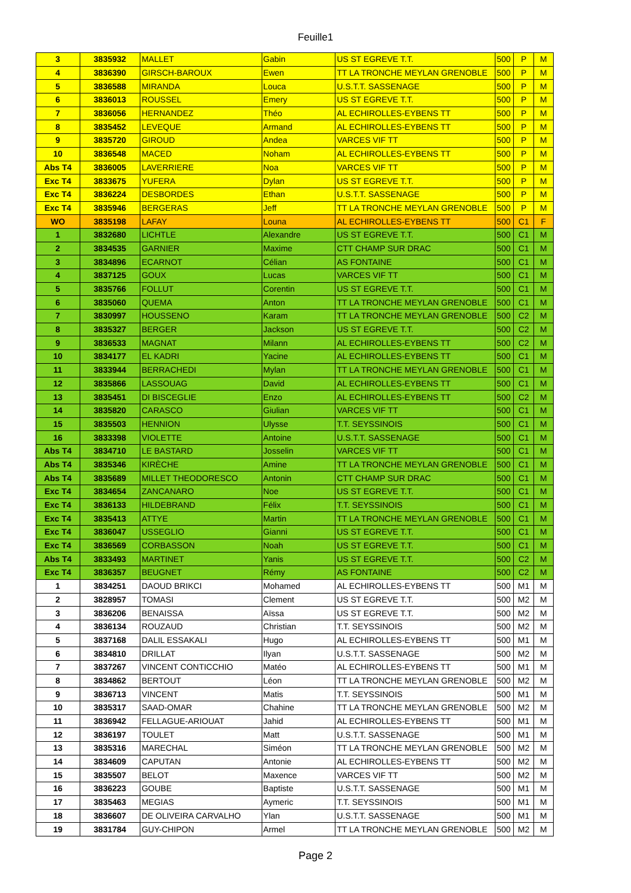Feuille1
| 3 | 3835932 | MALLET | Gabin | US ST EGREVE T.T. | 500 | P | M |
| 4 | 3836390 | GIRSCH-BAROUX | Ewen | TT LA TRONCHE MEYLAN GRENOBLE | 500 | P | M |
| 5 | 3836588 | MIRANDA | Louca | U.S.T.T. SASSENAGE | 500 | P | M |
| 6 | 3836013 | ROUSSEL | Emery | US ST EGREVE T.T. | 500 | P | M |
| 7 | 3836056 | HERNANDEZ | Théo | AL ECHIROLLES-EYBENS TT | 500 | P | M |
| 8 | 3835452 | LEVEQUE | Armand | AL ECHIROLLES-EYBENS TT | 500 | P | M |
| 9 | 3835720 | GIROUD | Andea | VARCES VIF TT | 500 | P | M |
| 10 | 3836548 | MACED | Noham | AL ECHIROLLES-EYBENS TT | 500 | P | M |
| Abs T4 | 3836005 | LAVERRIERE | Noa | VARCES VIF TT | 500 | P | M |
| Exc T4 | 3833675 | YUFERA | Dylan | US ST EGREVE T.T. | 500 | P | M |
| Exc T4 | 3836224 | DESBORDES | Ethan | U.S.T.T. SASSENAGE | 500 | P | M |
| Exc T4 | 3835946 | BERGERAS | Jeff | TT LA TRONCHE MEYLAN GRENOBLE | 500 | P | M |
| WO | 3835198 | LAFAY | Louna | AL ECHIROLLES-EYBENS TT | 500 | C1 | F |
| 1 | 3832680 | LICHTLE | Alexandre | US ST EGREVE T.T. | 500 | C1 | M |
| 2 | 3834535 | GARNIER | Maxime | CTT CHAMP SUR DRAC | 500 | C1 | M |
| 3 | 3834896 | ECARNOT | Célian | AS FONTAINE | 500 | C1 | M |
| 4 | 3837125 | GOUX | Lucas | VARCES VIF TT | 500 | C1 | M |
| 5 | 3835766 | FOLLUT | Corentin | US ST EGREVE T.T. | 500 | C1 | M |
| 6 | 3835060 | QUEMA | Anton | TT LA TRONCHE MEYLAN GRENOBLE | 500 | C1 | M |
| 7 | 3830997 | HOUSSENO | Karam | TT LA TRONCHE MEYLAN GRENOBLE | 500 | C2 | M |
| 8 | 3835327 | BERGER | Jackson | US ST EGREVE T.T. | 500 | C2 | M |
| 9 | 3836533 | MAGNAT | Milann | AL ECHIROLLES-EYBENS TT | 500 | C2 | M |
| 10 | 3834177 | EL KADRI | Yacine | AL ECHIROLLES-EYBENS TT | 500 | C1 | M |
| 11 | 3833944 | BERRACHEDI | Mylan | TT LA TRONCHE MEYLAN GRENOBLE | 500 | C1 | M |
| 12 | 3835866 | LASSOUAG | David | AL ECHIROLLES-EYBENS TT | 500 | C1 | M |
| 13 | 3835451 | DI BISCEGLIE | Enzo | AL ECHIROLLES-EYBENS TT | 500 | C2 | M |
| 14 | 3835820 | CARASCO | Giulian | VARCES VIF TT | 500 | C1 | M |
| 15 | 3835503 | HENNION | Ulysse | T.T. SEYSSINOIS | 500 | C1 | M |
| 16 | 3833398 | VIOLETTE | Antoine | U.S.T.T. SASSENAGE | 500 | C1 | M |
| Abs T4 | 3834710 | LE BASTARD | Josselin | VARCES VIF TT | 500 | C1 | M |
| Abs T4 | 3835346 | KIRÈCHE | Amine | TT LA TRONCHE MEYLAN GRENOBLE | 500 | C1 | M |
| Abs T4 | 3835689 | MILLET THEODORESCO | Antonin | CTT CHAMP SUR DRAC | 500 | C1 | M |
| Exc T4 | 3834654 | ZANCANARO | Noe | US ST EGREVE T.T. | 500 | C1 | M |
| Exc T4 | 3836133 | HILDEBRAND | Félix | T.T. SEYSSINOIS | 500 | C1 | M |
| Exc T4 | 3835413 | ATTYE | Martin | TT LA TRONCHE MEYLAN GRENOBLE | 500 | C1 | M |
| Exc T4 | 3836047 | USSEGLIO | Gianni | US ST EGREVE T.T. | 500 | C1 | M |
| Exc T4 | 3836569 | CORBASSON | Noah | US ST EGREVE T.T. | 500 | C1 | M |
| Abs T4 | 3833493 | MARTINET | Yanis | US ST EGREVE T.T. | 500 | C2 | M |
| Exc T4 | 3836357 | BEUGNET | Rémy | AS FONTAINE | 500 | C2 | M |
| 1 | 3834251 | DAOUD BRIKCI | Mohamed | AL ECHIROLLES-EYBENS TT | 500 | M1 | M |
| 2 | 3828957 | TOMASI | Clement | US ST EGREVE T.T. | 500 | M2 | M |
| 3 | 3836206 | BENAISSA | Aïssa | US ST EGREVE T.T. | 500 | M2 | M |
| 4 | 3836134 | ROUZAUD | Christian | T.T. SEYSSINOIS | 500 | M2 | M |
| 5 | 3837168 | DALIL ESSAKALI | Hugo | AL ECHIROLLES-EYBENS TT | 500 | M1 | M |
| 6 | 3834810 | DRILLAT | Ilyan | U.S.T.T. SASSENAGE | 500 | M2 | M |
| 7 | 3837267 | VINCENT CONTICCHIO | Matéo | AL ECHIROLLES-EYBENS TT | 500 | M1 | M |
| 8 | 3834862 | BERTOUT | Léon | TT LA TRONCHE MEYLAN GRENOBLE | 500 | M2 | M |
| 9 | 3836713 | VINCENT | Matis | T.T. SEYSSINOIS | 500 | M1 | M |
| 10 | 3835317 | SAAD-OMAR | Chahine | TT LA TRONCHE MEYLAN GRENOBLE | 500 | M2 | M |
| 11 | 3836942 | FELLAGUE-ARIOUAT | Jahid | AL ECHIROLLES-EYBENS TT | 500 | M1 | M |
| 12 | 3836197 | TOULET | Matt | U.S.T.T. SASSENAGE | 500 | M1 | M |
| 13 | 3835316 | MARECHAL | Siméon | TT LA TRONCHE MEYLAN GRENOBLE | 500 | M2 | M |
| 14 | 3834609 | CAPUTAN | Antonie | AL ECHIROLLES-EYBENS TT | 500 | M2 | M |
| 15 | 3835507 | BELOT | Maxence | VARCES VIF TT | 500 | M2 | M |
| 16 | 3836223 | GOUBE | Baptiste | U.S.T.T. SASSENAGE | 500 | M1 | M |
| 17 | 3835463 | MEGIAS | Aymeric | T.T. SEYSSINOIS | 500 | M1 | M |
| 18 | 3836607 | DE OLIVEIRA CARVALHO | Ylan | U.S.T.T. SASSENAGE | 500 | M1 | M |
| 19 | 3831784 | GUY-CHIPON | Armel | TT LA TRONCHE MEYLAN GRENOBLE | 500 | M2 | M |
Page 2